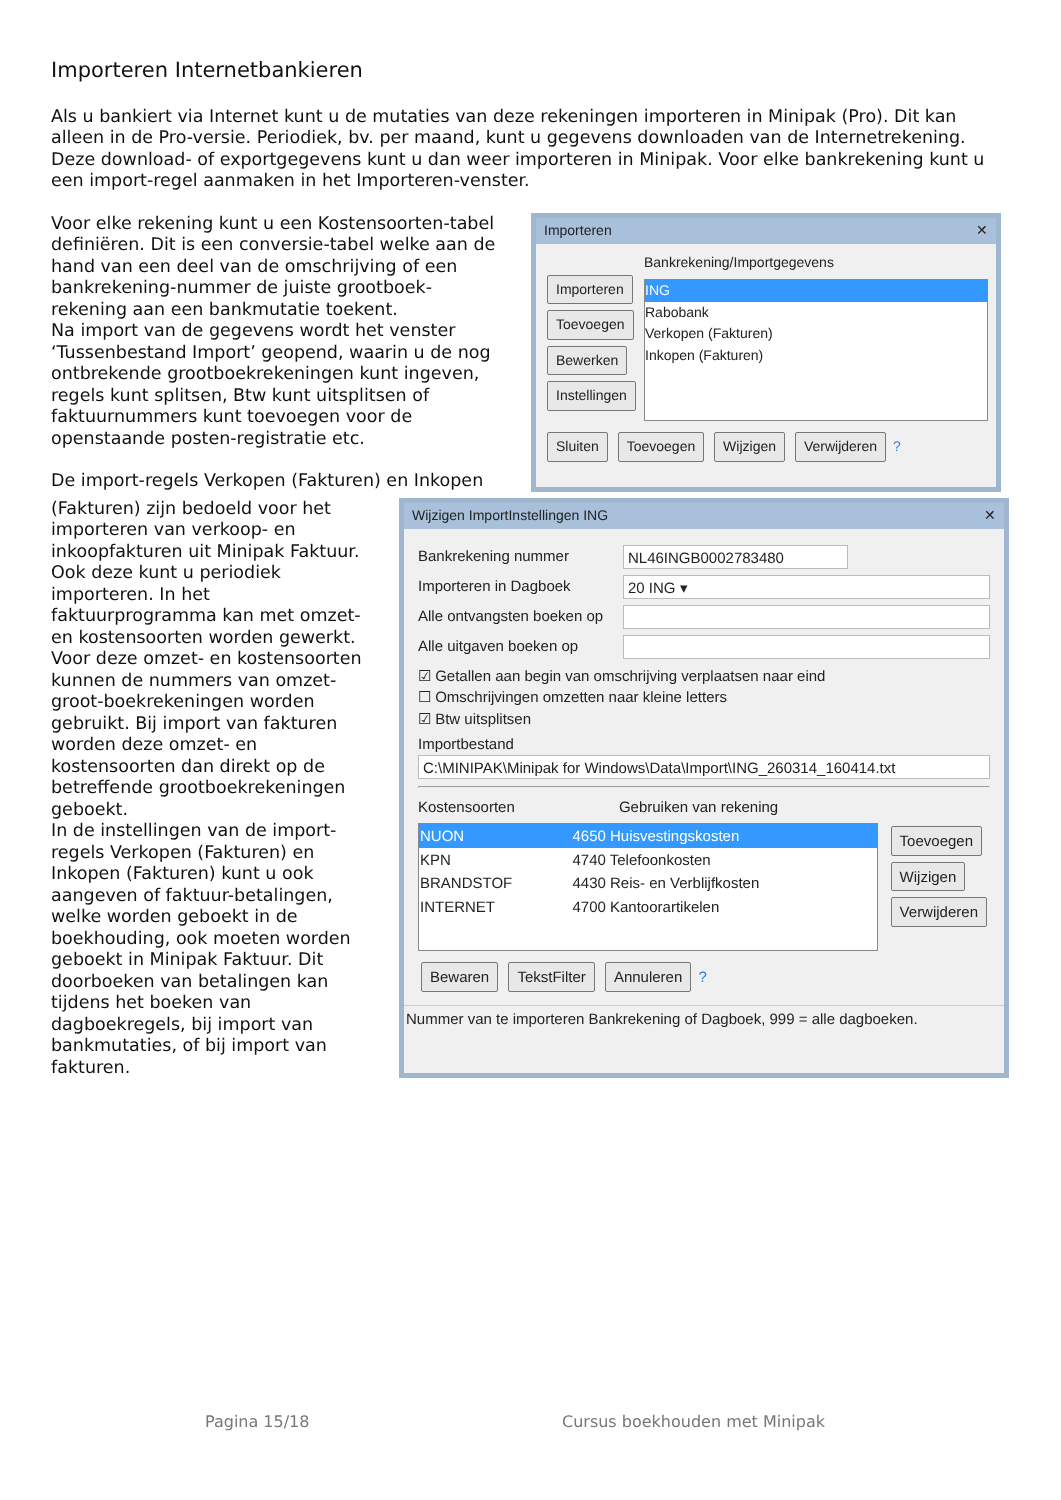Importeren Internetbankieren
Als u bankiert via Internet kunt u de mutaties van deze rekeningen importeren in Minipak (Pro). Dit kan alleen in de Pro-versie. Periodiek, bv. per maand, kunt u gegevens downloaden van de Internetrekening. Deze download- of exportgegevens kunt u dan weer importeren in Minipak. Voor elke bankrekening kunt u een import-regel aanmaken in het Importeren-venster.
Voor elke rekening kunt u een Kostensoorten-tabel definiëren. Dit is een conversie-tabel welke aan de hand van een deel van de omschrijving of een bankrekening-nummer de juiste grootboek-rekening aan een bankmutatie toekent.
Na import van de gegevens wordt het venster ‘Tussenbestand Import’ geopend, waarin u de nog ontbrekende grootboekrekeningen kunt ingeven, regels kunt splitsen, Btw kunt uitsplitsen of faktuurnummers kunt toevoegen voor de openstaande posten-registratie etc.
De import-regels Verkopen (Fakturen) en Inkopen
Importeren ✕
Importeren
Toevoegen
Bewerken
Instellingen
Bankrekening/Importgegevens
ING
Rabobank
Verkopen (Fakturen)
Inkopen (Fakturen)
Sluiten Toevoegen Wijzigen Verwijderen ?
(Fakturen) zijn bedoeld voor het importeren van verkoop- en inkoopfakturen uit Minipak Faktuur. Ook deze kunt u periodiek importeren. In het faktuurprogramma kan met omzet- en kostensoorten worden gewerkt. Voor deze omzet- en kostensoorten kunnen de nummers van omzet-groot-boekrekeningen worden gebruikt. Bij import van fakturen worden deze omzet- en kostensoorten dan direkt op de betreffende grootboekrekeningen geboekt.
In de instellingen van de import-regels Verkopen (Fakturen) en Inkopen (Fakturen) kunt u ook aangeven of faktuur-betalingen, welke worden geboekt in de boekhouding, ook moeten worden geboekt in Minipak Faktuur. Dit doorboeken van betalingen kan tijdens het boeken van dagboekregels, bij import van bankmutaties, of bij import van fakturen.
Wijzigen ImportInstellingen ING ✕
Bankrekening nummer NL46INGB0002783480
Importeren in Dagboek 20 ING ▾
Alle ontvangsten boeken op
Alle uitgaven boeken op
☑ Getallen aan begin van omschrijving verplaatsen naar eind
☐ Omschrijvingen omzetten naar kleine letters
☑ Btw uitsplitsen
Importbestand
C:\MINIPAK\Minipak for Windows\Data\Import\ING_260314_160414.txt
Kostensoorten Gebruiken van rekening
| NUON | 4650 Huisvestingskosten |
| KPN | 4740 Telefoonkosten |
| BRANDSTOF | 4430 Reis- en Verblijfkosten |
| INTERNET | 4700 Kantoorartikelen |
Toevoegen
Wijzigen
Verwijderen
Bewaren TekstFilter Annuleren ?
Nummer van te importeren Bankrekening of Dagboek, 999 = alle dagboeken.
Pagina 15/18 Cursus boekhouden met Minipak